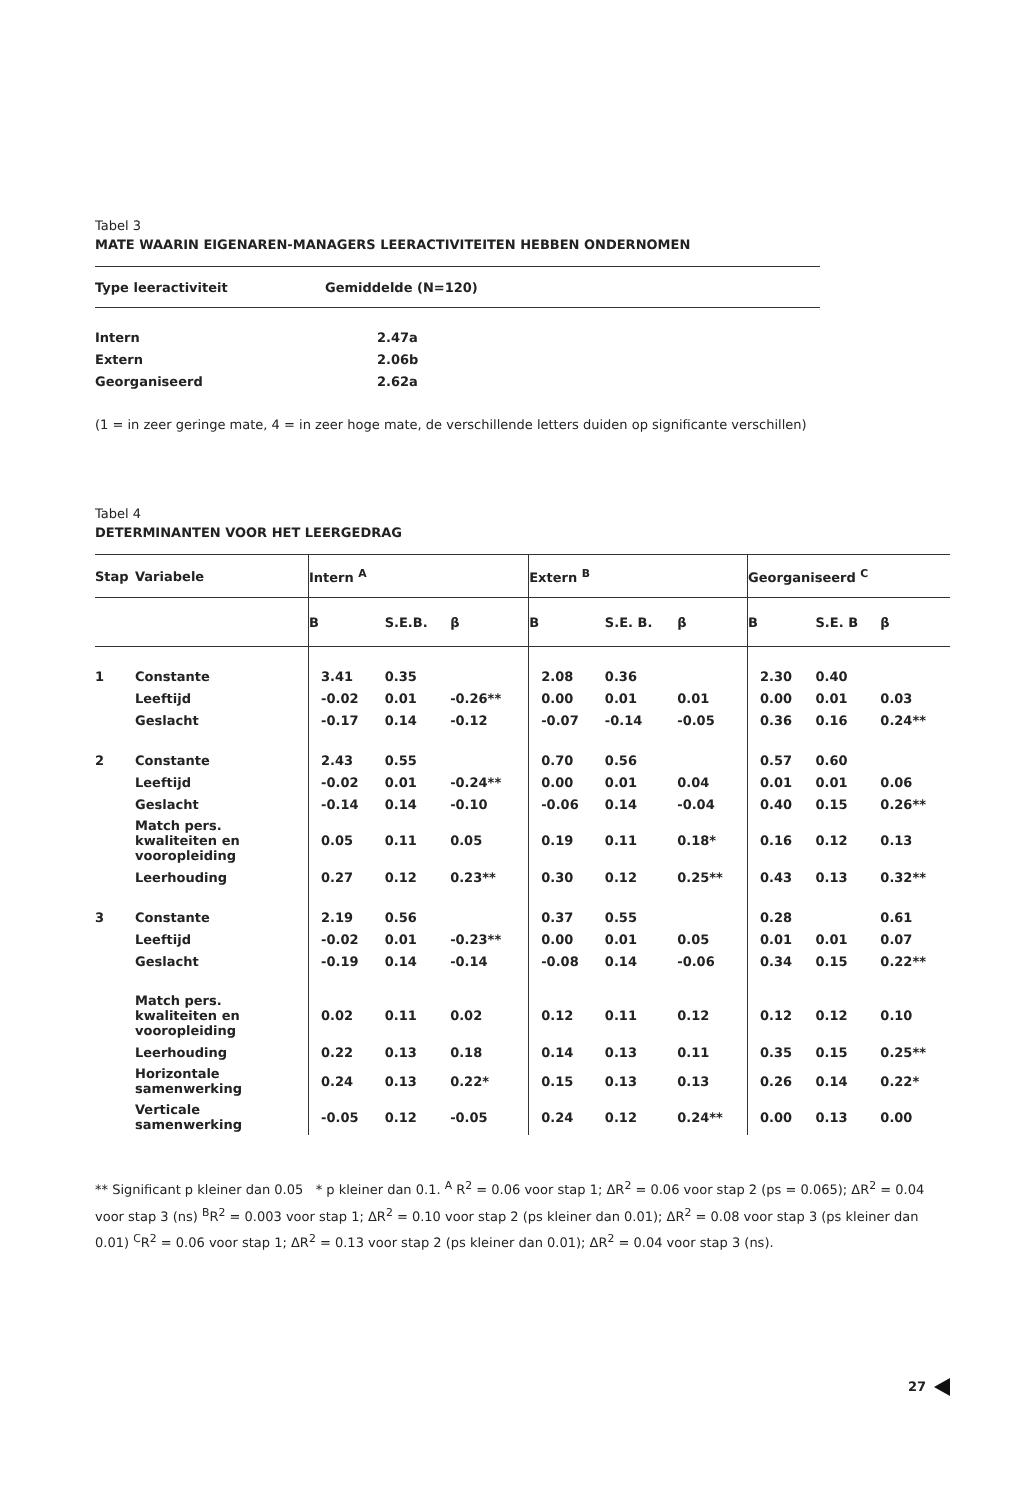Tabel 3
MATE WAARIN EIGENAREN-MANAGERS LEERACTIVITEITEN HEBBEN ONDERNOMEN
| Type leeractiviteit | Gemiddelde (N=120) |
| --- | --- |
| Intern | 2.47a |
| Extern | 2.06b |
| Georganiseerd | 2.62a |
(1 = in zeer geringe mate, 4 = in zeer hoge mate, de verschillende letters duiden op significante verschillen)
Tabel 4
DETERMINANTEN VOOR HET LEERGEDRAG
| Stap | Variabele | Intern <sup>A</sup> | | | Extern <sup>B</sup> | | | Georganiseerd <sup>C</sup> | | |
| --- | --- | --- | --- | --- | --- | --- | --- | --- | --- | --- |
| | | B | S.E.B. | β | B | S.E. B. | β | B | S.E. B | β |
| 1 | Constante | 3.41 | 0.35 | | 2.08 | 0.36 | | 2.30 | 0.40 | |
| | Leeftijd | -0.02 | 0.01 | -0.26** | 0.00 | 0.01 | 0.01 | 0.00 | 0.01 | 0.03 |
| | Geslacht | -0.17 | 0.14 | -0.12 | -0.07 | -0.14 | -0.05 | 0.36 | 0.16 | 0.24** |
| 2 | Constante | 2.43 | 0.55 | | 0.70 | 0.56 | | 0.57 | 0.60 | |
| | Leeftijd | -0.02 | 0.01 | -0.24** | 0.00 | 0.01 | 0.04 | 0.01 | 0.01 | 0.06 |
| | Geslacht | -0.14 | 0.14 | -0.10 | -0.06 | 0.14 | -0.04 | 0.40 | 0.15 | 0.26** |
| | Match pers. kwaliteiten en vooropleiding | 0.05 | 0.11 | 0.05 | 0.19 | 0.11 | 0.18* | 0.16 | 0.12 | 0.13 |
| | Leerhouding | 0.27 | 0.12 | 0.23** | 0.30 | 0.12 | 0.25** | 0.43 | 0.13 | 0.32** |
| 3 | Constante | 2.19 | 0.56 | | 0.37 | 0.55 | | 0.28 | | 0.61 |
| | Leeftijd | -0.02 | 0.01 | -0.23** | 0.00 | 0.01 | 0.05 | 0.01 | 0.01 | 0.07 |
| | Geslacht | -0.19 | 0.14 | -0.14 | -0.08 | 0.14 | -0.06 | 0.34 | 0.15 | 0.22** |
| | Match pers. kwaliteiten en vooropleiding | 0.02 | 0.11 | 0.02 | 0.12 | 0.11 | 0.12 | 0.12 | 0.12 | 0.10 |
| | Leerhouding | 0.22 | 0.13 | 0.18 | 0.14 | 0.13 | 0.11 | 0.35 | 0.15 | 0.25** |
| | Horizontale samenwerking | 0.24 | 0.13 | 0.22* | 0.15 | 0.13 | 0.13 | 0.26 | 0.14 | 0.22* |
| | Verticale samenwerking | -0.05 | 0.12 | -0.05 | 0.24 | 0.12 | 0.24** | 0.00 | 0.13 | 0.00 |
** Significant p kleiner dan 0.05 * p kleiner dan 0.1. <sup>A</sup> R<sup>2</sup> = 0.06 voor stap 1; ΔR<sup>2</sup> = 0.06 voor stap 2 (ps = 0.065); ΔR<sup>2</sup> = 0.04 voor stap 3 (ns) <sup>B</sup>R<sup>2</sup> = 0.003 voor stap 1; ΔR<sup>2</sup> = 0.10 voor stap 2 (ps kleiner dan 0.01); ΔR<sup>2</sup> = 0.08 voor stap 3 (ps kleiner dan 0.01) <sup>C</sup>R<sup>2</sup> = 0.06 voor stap 1; ΔR<sup>2</sup> = 0.13 voor stap 2 (ps kleiner dan 0.01); ΔR<sup>2</sup> = 0.04 voor stap 3 (ns).
27